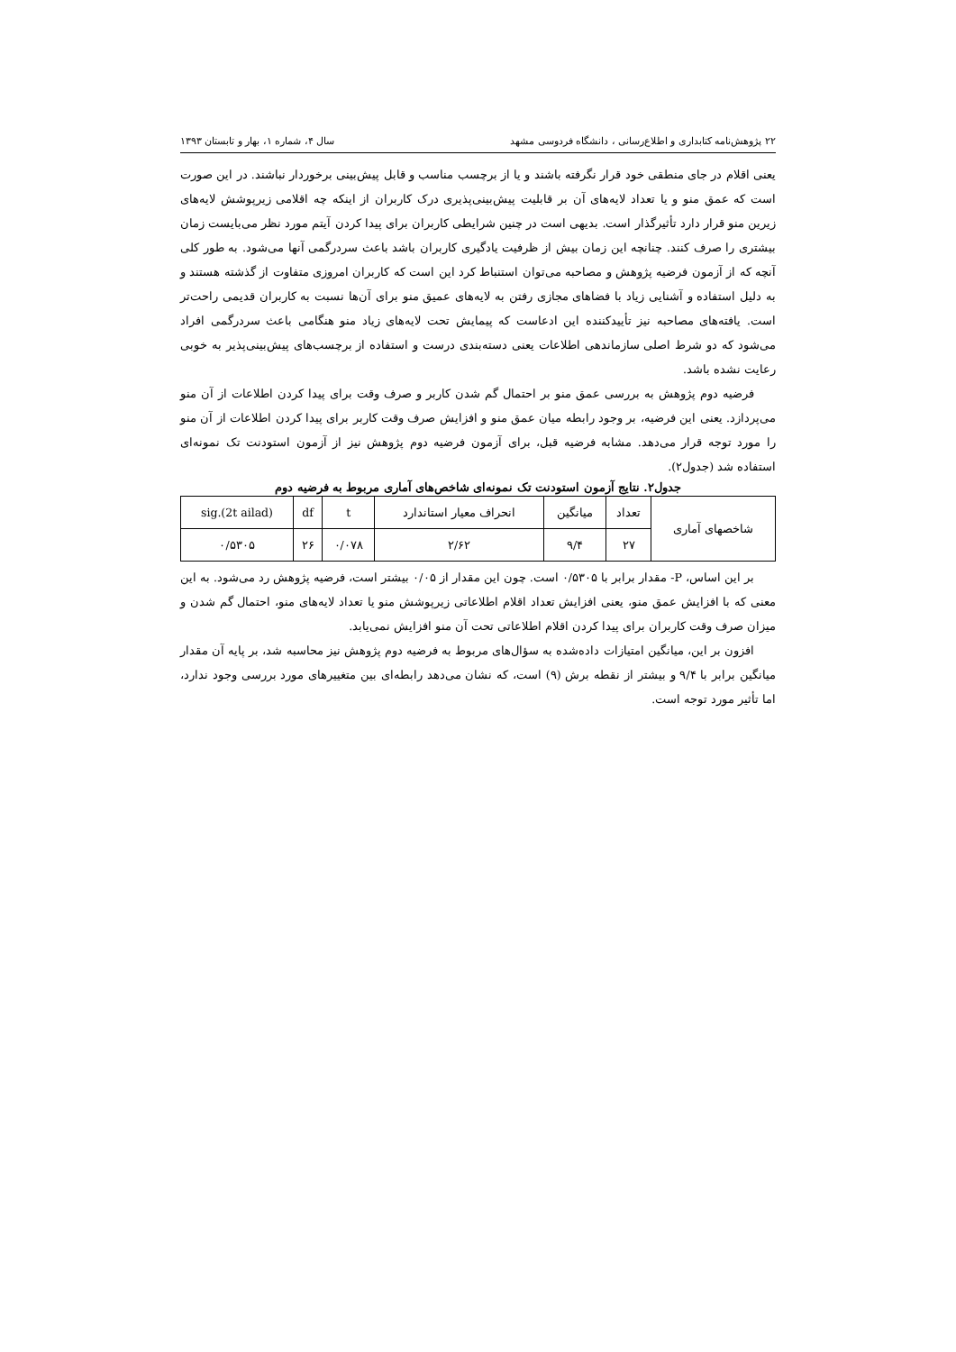۲۲ پژوهش‌نامه کتابداری و اطلاع‌رسانی ، دانشگاه فردوسی مشهد سال ۴، شماره ۱، بهار و تابستان ۱۳۹۳
یعنی اقلام در جای منطقی خود قرار نگرفته باشند و یا از برچسب مناسب و قابل پیش‌بینی برخوردار نباشند. در این صورت است که عمق منو و یا تعداد لایه‌های آن بر قابلیت پیش‌بینی‌پذیری درک کاربران از اینکه چه اقلامی زیرپوشش لایه‌های زیرین منو قرار دارد تأثیرگذار است. بدیهی است در چنین شرایطی کاربران برای پیدا کردن آیتم مورد نظر می‌بایست زمان بیشتری را صرف کنند. چنانچه این زمان بیش از ظرفیت یادگیری کاربران باشد باعث سردرگمی آنها می‌شود. به طور کلی آنچه که از آزمون فرضیه پژوهش و مصاحبه می‌توان استنباط کرد این است که کاربران امروزی متفاوت از گذشته هستند و به دلیل استفاده و آشنایی زیاد با فضاهای مجازی رفتن به لایه‌های عمیق منو برای آن‌ها نسبت به کاربران قدیمی راحت‌تر است. یافته‌های مصاحبه نیز تأییدکننده این ادعاست که پیمایش تحت لایه‌های زیاد منو هنگامی باعث سردرگمی افراد می‌شود که دو شرط اصلی سازماندهی اطلاعات یعنی دسته‌بندی درست و استفاده از برچسب‌های پیش‌بینی‌پذیر به خوبی رعایت نشده باشد.
فرضیه دوم پژوهش به بررسی عمق منو بر احتمال گم شدن کاربر و صرف وقت برای پیدا کردن اطلاعات از آن منو می‌پردازد. یعنی این فرضیه، بر وجود رابطه میان عمق منو و افزایش صرف وقت کاربر برای پیدا کردن اطلاعات از آن منو را مورد توجه قرار می‌دهد. مشابه فرضیه قبل، برای آزمون فرضیه دوم پژوهش نیز از آزمون استودنت تک نمونه‌ای استفاده شد (جدول۲).
جدول۲. نتایج آزمون استودنت تک نمونه‌ای شاخص‌های آماری مربوط به فرضیه دوم
| شاخصهای آماری | تعداد | میانگین | انحراف معیار استاندارد | t | df | sig.(2t ailad) |
| --- | --- | --- | --- | --- | --- | --- |
| | ۲۷ | ۹/۴ | ۲/۶۲ | ۰/۰۷۸ | ۲۶ | ۰/۵۳۰۵ |
بر این اساس، P- مقدار برابر با ۰/۵۳۰۵ است. چون این مقدار از ۰/۰۵ بیشتر است، فرضیه پژوهش رد می‌شود. به این معنی که با افزایش عمق منو، یعنی افزایش تعداد اقلام اطلاعاتی زیرپوشش منو یا تعداد لایه‌های منو، احتمال گم شدن و میزان صرف وقت کاربران برای پیدا کردن اقلام اطلاعاتی تحت آن منو افزایش نمی‌یابد.
افزون بر این، میانگین امتیازات داده‌شده به سؤال‌های مربوط به فرضیه دوم پژوهش نیز محاسبه شد، بر پایه آن مقدار میانگین برابر با ۹/۴ و بیشتر از نقطه برش (۹) است، که نشان می‌دهد رابطه‌ای بین متغییرهای مورد بررسی وجود ندارد، اما تأثیر مورد توجه است.